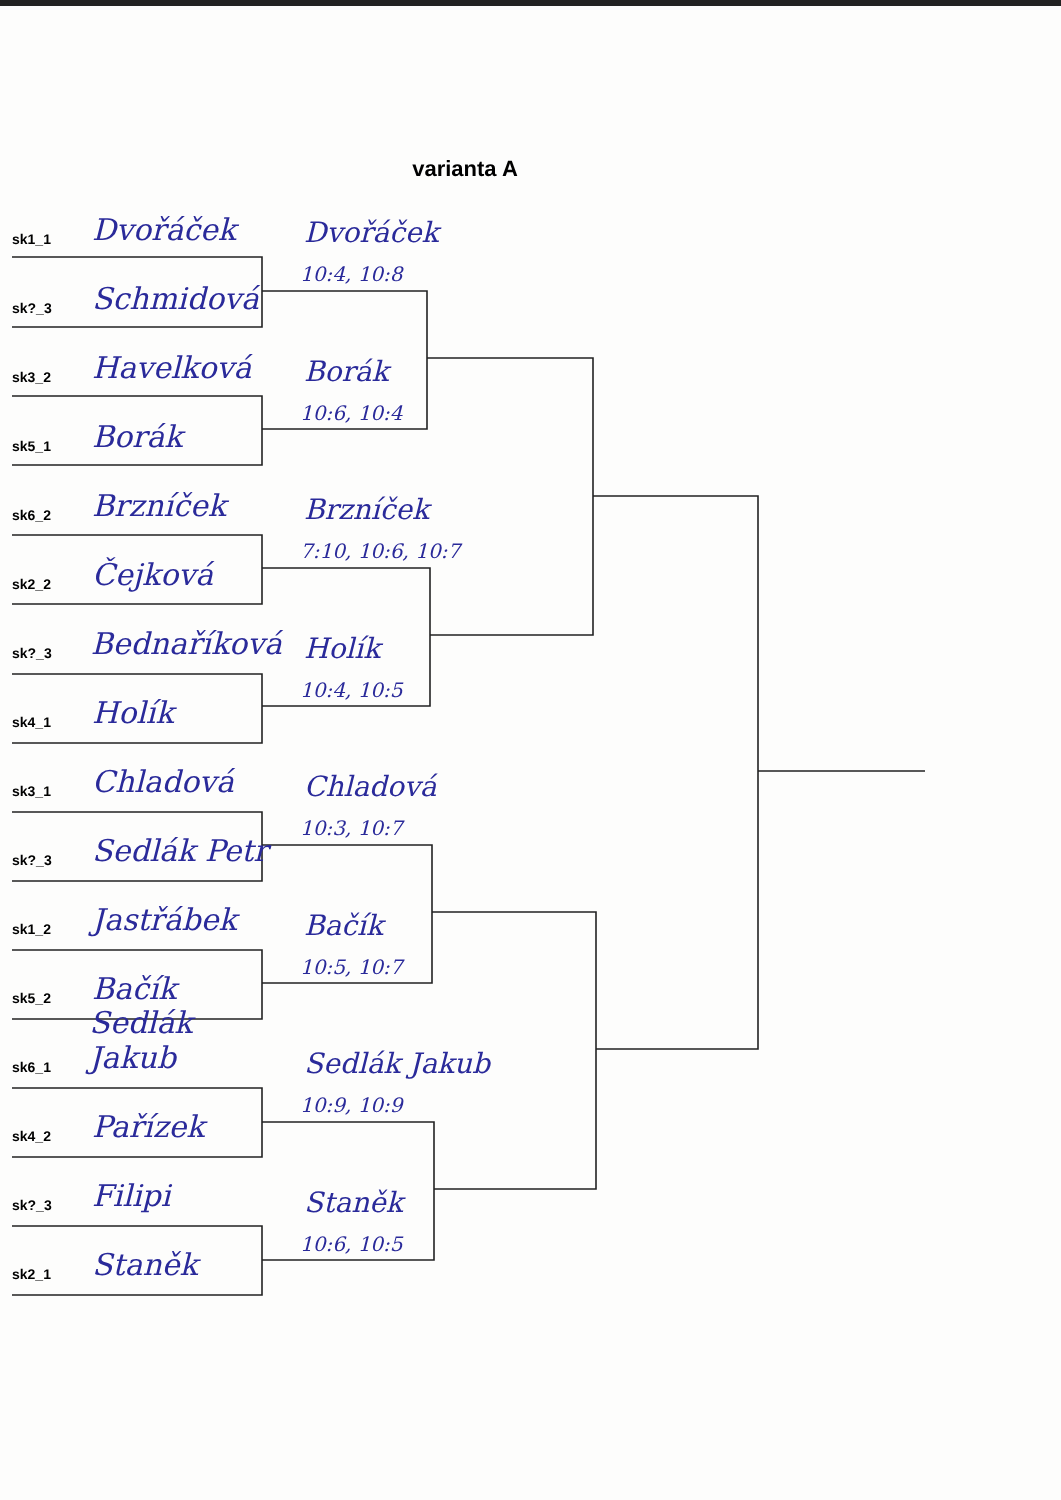varianta A
sk1_1 Dvořáček
sk?_3 Schmidová
sk3_2 Havelková
sk5_1 Borák
sk6_2 Brzníček
sk2_2 Čejková
sk?_3 Bednaříková
sk4_1 Holík
sk3_1 Chladová
sk?_3 Sedlák Petr
sk1_2 Jastřábek
sk5_2 Bačík
sk6_1 Sedlák Jakub
sk4_2 Pařízek
sk?_3 Filipi
sk2_1 Staněk
Dvořáček
10:4, 10:8
Borák
10:6, 10:4
Brzníček
7:10, 10:6, 10:7
Holík
10:4, 10:5
Chladová
10:3, 10:7
Bačík
10:5, 10:7
Sedlák Jakub
10:9, 10:9
Staněk
10:6, 10:5